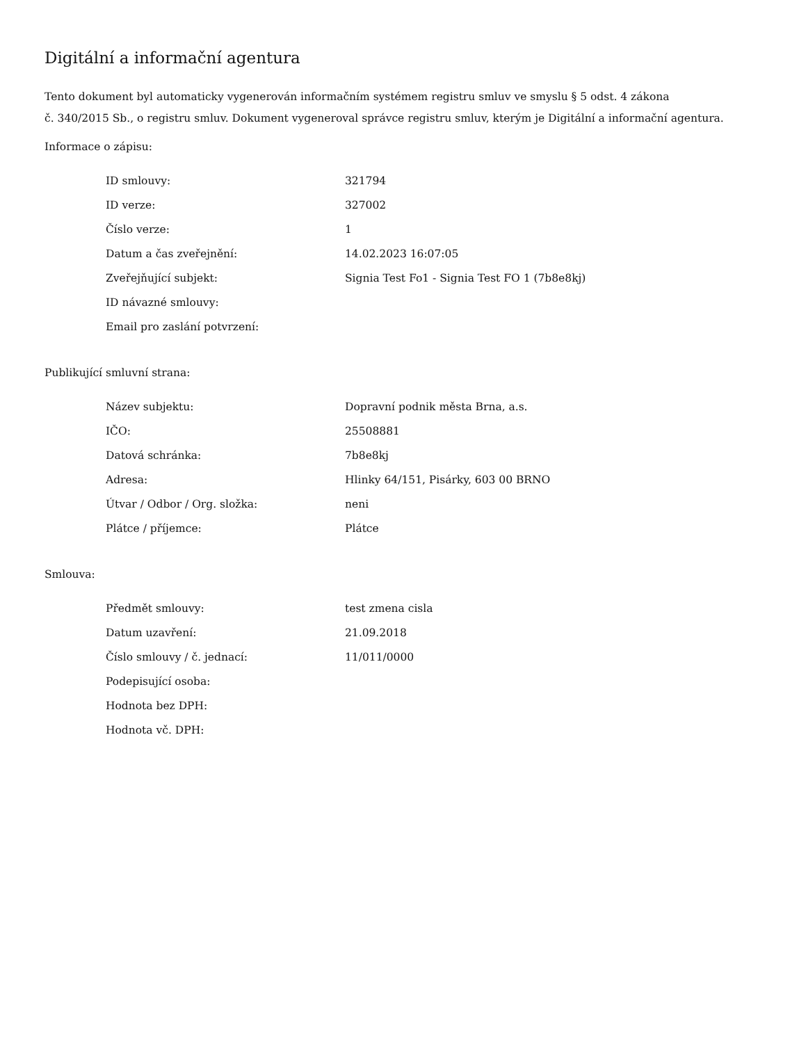Digitální a informační agentura
Tento dokument byl automaticky vygenerován informačním systémem registru smluv ve smyslu § 5 odst. 4 zákona
č. 340/2015 Sb., o registru smluv. Dokument vygeneroval správce registru smluv, kterým je Digitální a informační agentura.
Informace o zápisu:
| ID smlouvy: | 321794 |
| ID verze: | 327002 |
| Číslo verze: | 1 |
| Datum a čas zveřejnění: | 14.02.2023 16:07:05 |
| Zveřejňující subjekt: | Signia Test Fo1 - Signia Test FO 1 (7b8e8kj) |
| ID návazné smlouvy: | |
| Email pro zaslání potvrzení: | |
Publikující smluvní strana:
| Název subjektu: | Dopravní podnik města Brna, a.s. |
| IČO: | 25508881 |
| Datová schránka: | 7b8e8kj |
| Adresa: | Hlinky 64/151, Pisárky, 603 00 BRNO |
| Útvar / Odbor / Org. složka: | neni |
| Plátce / příjemce: | Plátce |
Smlouva:
| Předmět smlouvy: | test zmena cisla |
| Datum uzavření: | 21.09.2018 |
| Číslo smlouvy / č. jednací: | 11/011/0000 |
| Podepisující osoba: | |
| Hodnota bez DPH: | |
| Hodnota vč. DPH: | |